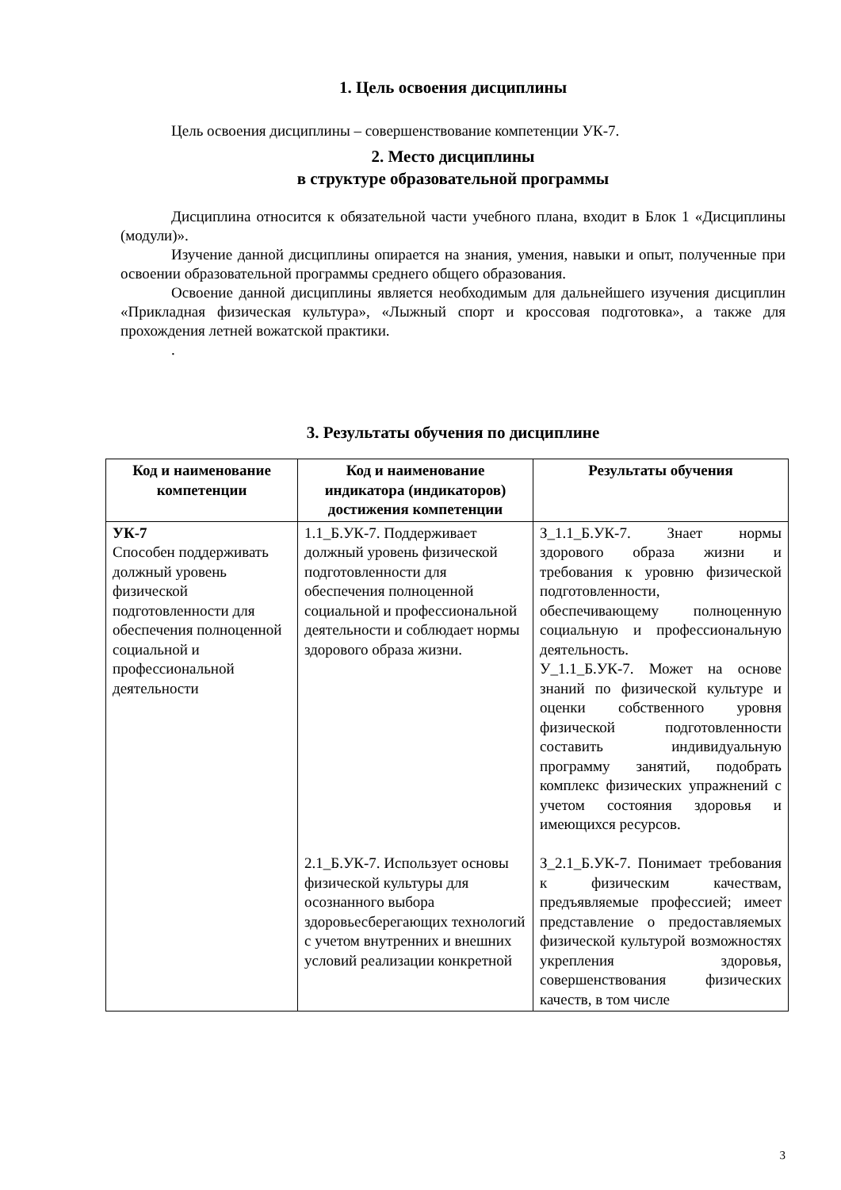1. Цель освоения дисциплины
Цель освоения дисциплины – совершенствование компетенции УК-7.
2. Место дисциплины
в структуре образовательной программы
Дисциплина относится к обязательной части учебного плана, входит в Блок 1 «Дисциплины (модули)».
Изучение данной дисциплины опирается на знания, умения, навыки и опыт, полученные при освоении образовательной программы среднего общего образования.
Освоение данной дисциплины является необходимым для дальнейшего изучения дисциплин «Прикладная физическая культура», «Лыжный спорт и кроссовая подготовка», а также для прохождения летней вожатской практики.
.
3. Результаты обучения по дисциплине
| Код и наименование компетенции | Код и наименование индикатора (индикаторов) достижения компетенции | Результаты обучения |
| --- | --- | --- |
| УК-7 Способен поддерживать должный уровень физической подготовленности для обеспечения полноценной социальной и профессиональной деятельности | 1.1_Б.УК-7. Поддерживает должный уровень физической подготовленности для обеспечения полноценной социальной и профессиональной деятельности и соблюдает нормы здорового образа жизни. 2.1_Б.УК-7. Использует основы физической культуры для осознанного выбора здоровьесберегающих технологий с учетом внутренних и внешних условий реализации конкретной | З_1.1_Б.УК-7. Знает нормы здорового образа жизни и требования к уровню физической подготовленности, обеспечивающему полноценную социальную и профессиональную деятельность. У_1.1_Б.УК-7. Может на основе знаний по физической культуре и оценки собственного уровня физической подготовленности составить индивидуальную программу занятий, подобрать комплекс физических упражнений с учетом состояния здоровья и имеющихся ресурсов. З_2.1_Б.УК-7. Понимает требования к физическим качествам, предъявляемые профессией; имеет представление о предоставляемых физической культурой возможностях укрепления здоровья, совершенствования физических качеств, в том числе |
3